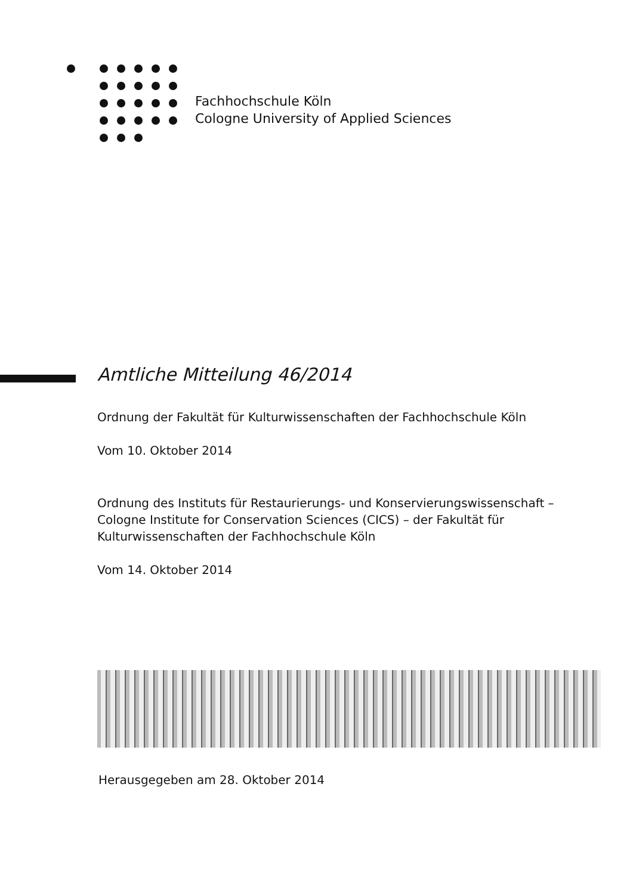Fachhochschule Köln
Cologne University of Applied Sciences
Amtliche Mitteilung 46/2014
Ordnung der Fakultät für Kulturwissenschaften der Fachhochschule Köln
Vom 10. Oktober 2014
Ordnung des Instituts für Restaurierungs- und Konservierungswissenschaft – Cologne Institute for Conservation Sciences (CICS) – der Fakultät für Kulturwissenschaften der Fachhochschule Köln
Vom 14. Oktober 2014
Herausgegeben am 28. Oktober 2014